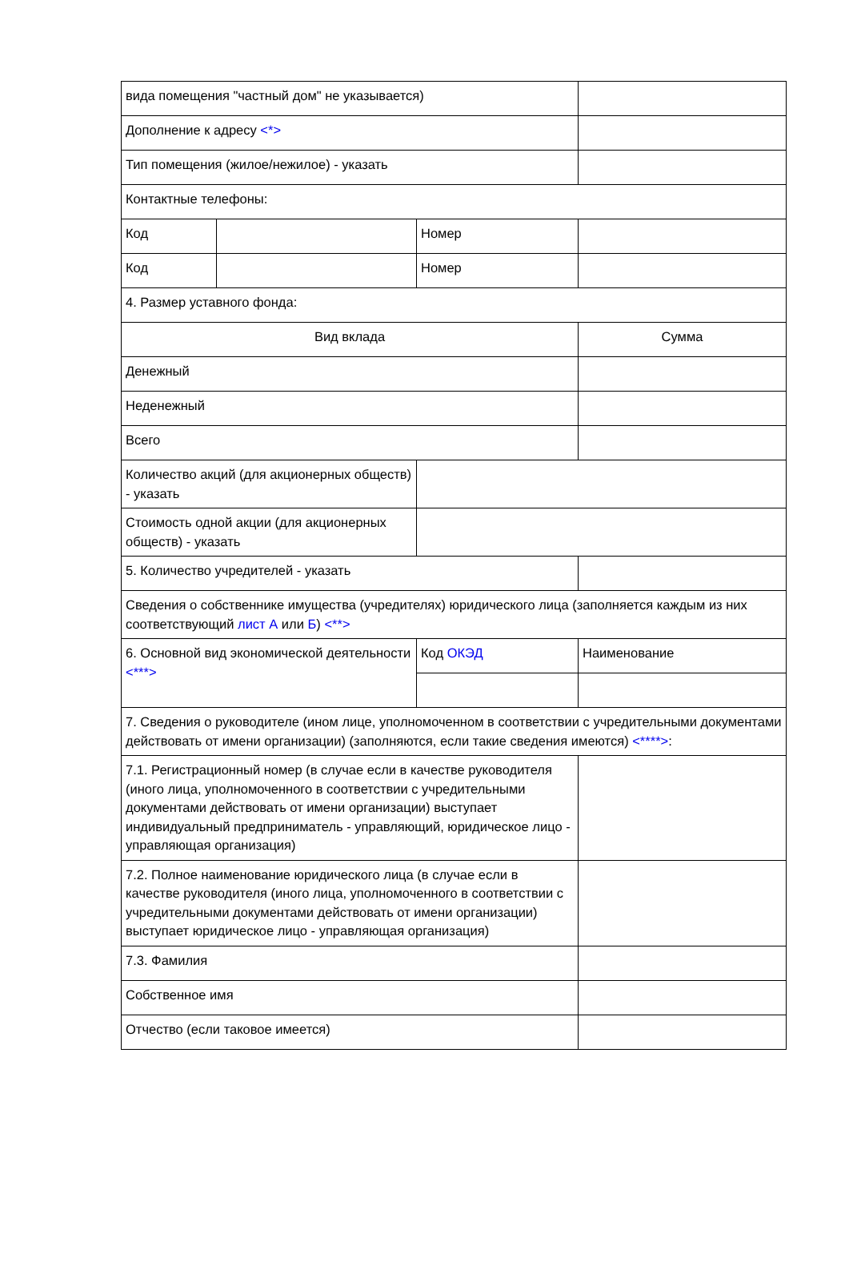| вида помещения "частный дом" не указывается) | | | |
| Дополнение к адресу <*> | | | |
| Тип помещения (жилое/нежилое) - указать | | | |
| Контактные телефоны: | | | |
| Код | | Номер | |
| Код | | Номер | |
| 4. Размер уставного фонда: | | | |
| Вид вклада | | | Сумма |
| Денежный | | | |
| Неденежный | | | |
| Всего | | | |
| Количество акций (для акционерных обществ) - указать | | | |
| Стоимость одной акции (для акционерных обществ) - указать | | | |
| 5. Количество учредителей - указать | | | |
| Сведения о собственнике имущества (учредителях) юридического лица (заполняется каждым из них соответствующий лист А или Б ) <**> | | | |
| 6. Основной вид экономической деятельности <***> | | Код ОКЭД | Наименование |
| 7. Сведения о руководителе (ином лице, уполномоченном в соответствии с учредительными документами действовать от имени организации) (заполняются, если такие сведения имеются) <****> : | | | |
| 7.1. Регистрационный номер (в случае если в качестве руководителя (иного лица, уполномоченного в соответствии с учредительными документами действовать от имени организации) выступает индивидуальный предприниматель - управляющий, юридическое лицо - управляющая организация) | | | |
| 7.2. Полное наименование юридического лица (в случае если в качестве руководителя (иного лица, уполномоченного в соответствии с учредительными документами действовать от имени организации) выступает юридическое лицо - управляющая организация) | | | |
| 7.3. Фамилия | | | |
| Собственное имя | | | |
| Отчество (если таковое имеется) | | | |